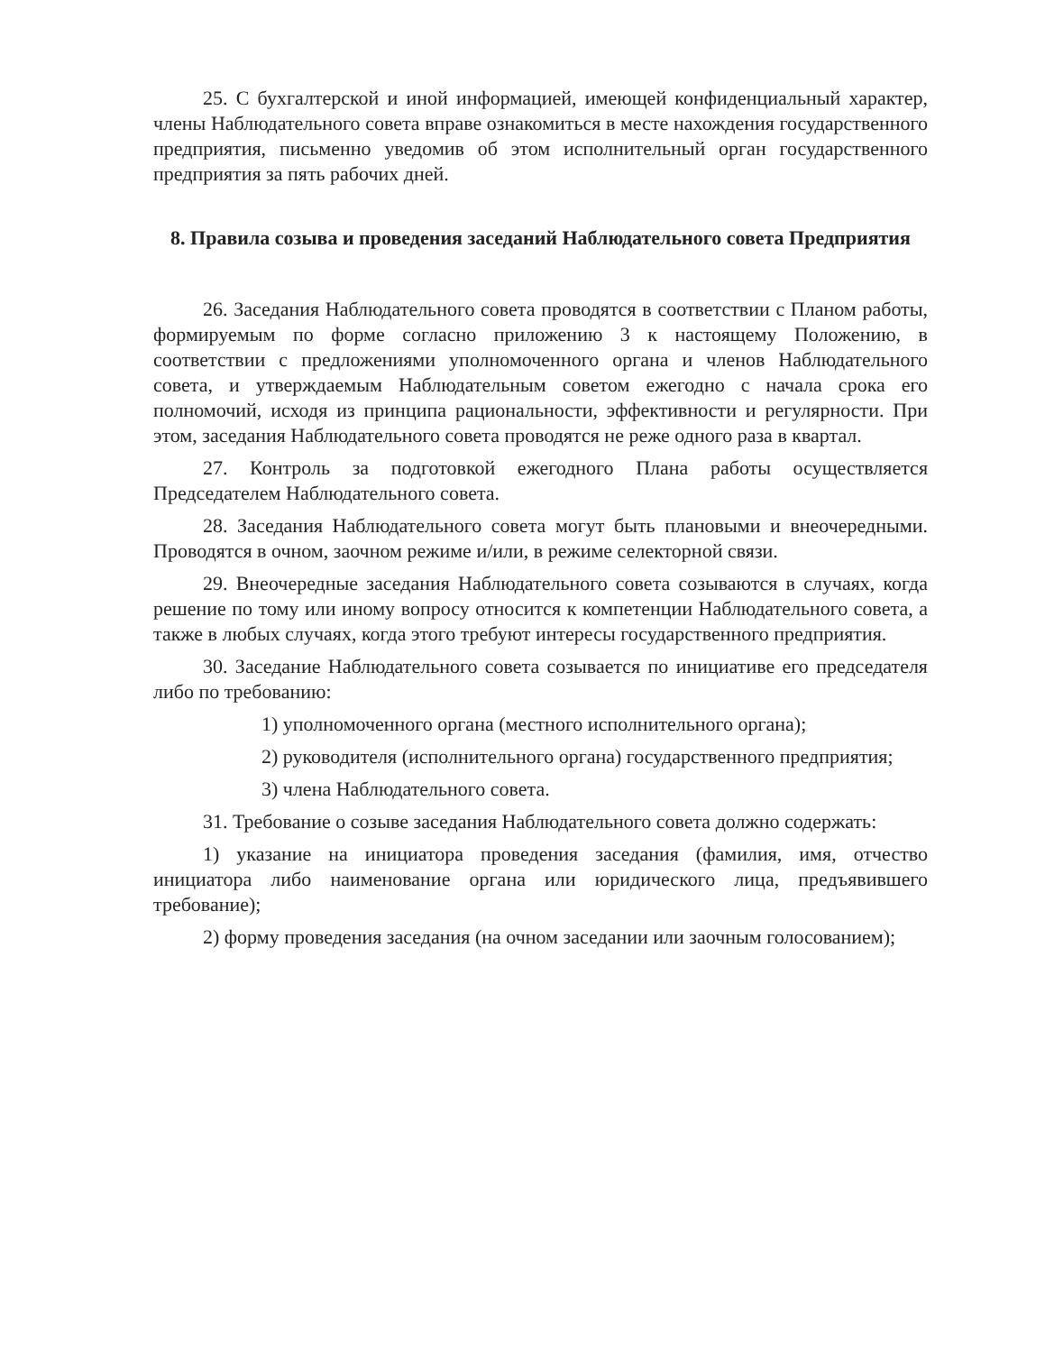25. С бухгалтерской и иной информацией, имеющей конфиденциальный характер, члены Наблюдательного совета вправе ознакомиться в месте нахождения государственного предприятия, письменно уведомив об этом исполнительный орган государственного предприятия за пять рабочих дней.
8. Правила созыва и проведения заседаний Наблюдательного совета Предприятия
26. Заседания Наблюдательного совета проводятся в соответствии с Планом работы, формируемым по форме согласно приложению 3 к настоящему Положению, в соответствии с предложениями уполномоченного органа и членов Наблюдательного совета, и утверждаемым Наблюдательным советом ежегодно с начала срока его полномочий, исходя из принципа рациональности, эффективности и регулярности. При этом, заседания Наблюдательного совета проводятся не реже одного раза в квартал.
27. Контроль за подготовкой ежегодного Плана работы осуществляется Председателем Наблюдательного совета.
28. Заседания Наблюдательного совета могут быть плановыми и внеочередными. Проводятся в очном, заочном режиме и/или, в режиме селекторной связи.
29. Внеочередные заседания Наблюдательного совета созываются в случаях, когда решение по тому или иному вопросу относится к компетенции Наблюдательного совета, а также в любых случаях, когда этого требуют интересы государственного предприятия.
30. Заседание Наблюдательного совета созывается по инициативе его председателя либо по требованию:
1) уполномоченного органа (местного исполнительного органа);
2) руководителя (исполнительного органа) государственного предприятия;
3) члена Наблюдательного совета.
31. Требование о созыве заседания Наблюдательного совета должно содержать:
1) указание на инициатора проведения заседания (фамилия, имя, отчество инициатора либо наименование органа или юридического лица, предъявившего требование);
2) форму проведения заседания (на очном заседании или заочным голосованием);